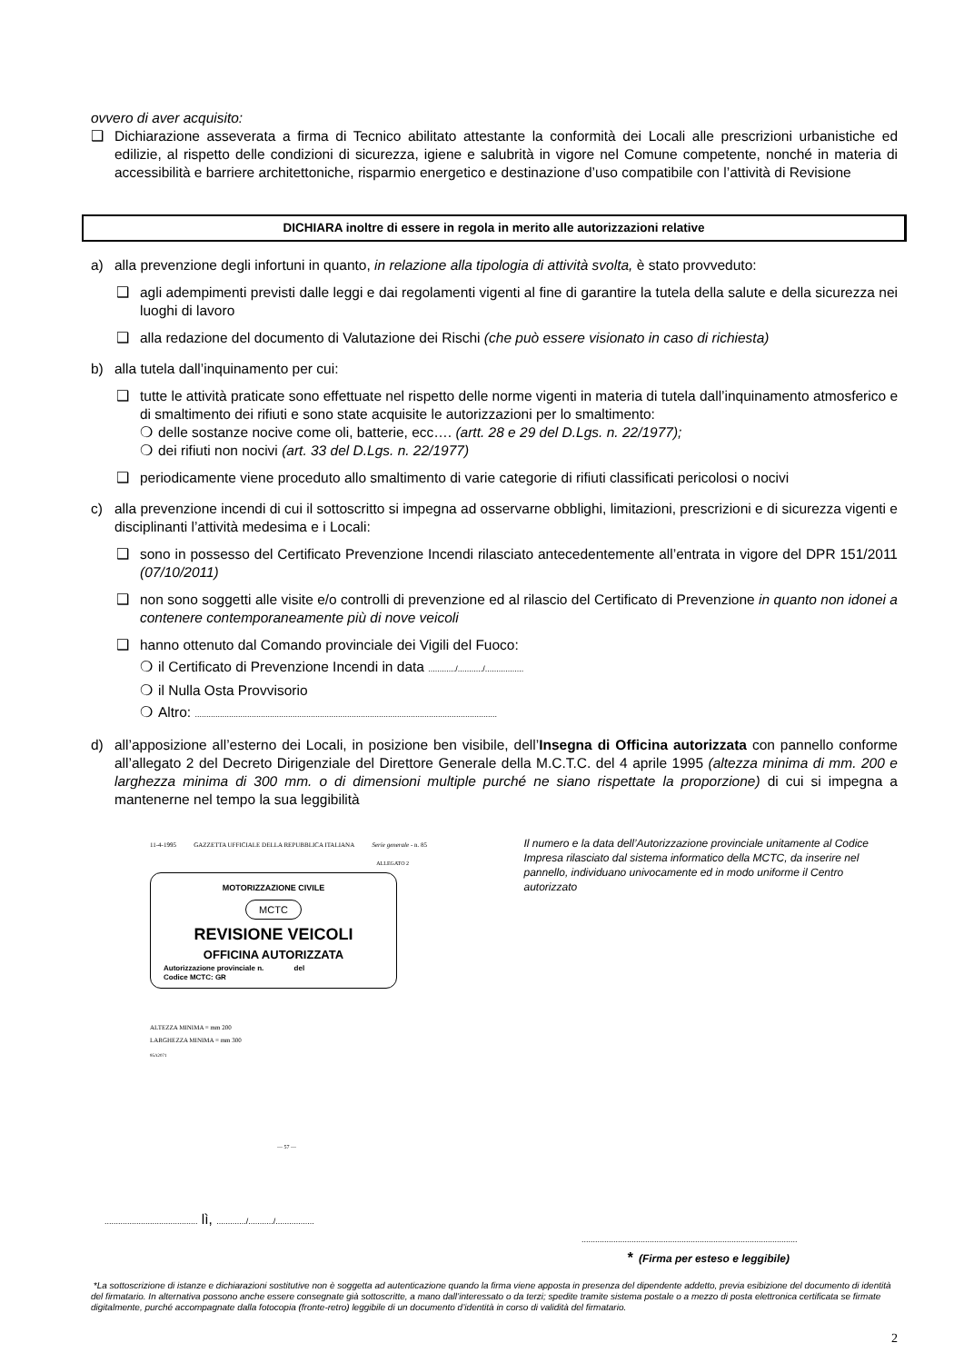ovvero di aver acquisito:
❑ Dichiarazione asseverata a firma di Tecnico abilitato attestante la conformità dei Locali alle prescrizioni urbanistiche ed edilizie, al rispetto delle condizioni di sicurezza, igiene e salubrità in vigore nel Comune competente, nonché in materia di accessibilità e barriere architettoniche, risparmio energetico e destinazione d’uso compatibile con l’attività di Revisione
DICHIARA inoltre di essere in regola in merito alle autorizzazioni relative
a) alla prevenzione degli infortuni in quanto, in relazione alla tipologia di attività svolta, è stato provveduto:
❑ agli adempimenti previsti dalle leggi e dai regolamenti vigenti al fine di garantire la tutela della salute e della sicurezza nei luoghi di lavoro
❑ alla redazione del documento di Valutazione dei Rischi (che può essere visionato in caso di richiesta)
b) alla tutela dall’inquinamento per cui:
❑ tutte le attività praticate sono effettuate nel rispetto delle norme vigenti in materia di tutela dall’inquinamento atmosferico e di smaltimento dei rifiuti e sono state acquisite le autorizzazioni per lo smaltimento:
❍ delle sostanze nocive come oli, batterie, ecc…. (artt. 28 e 29 del D.Lgs. n. 22/1977);
❍ dei rifiuti non nocivi (art. 33 del D.Lgs. n. 22/1977)
❑ periodicamente viene proceduto allo smaltimento di varie categorie di rifiuti classificati pericolosi o nocivi
c) alla prevenzione incendi di cui il sottoscritto si impegna ad osservarne obblighi, limitazioni, prescrizioni e di sicurezza vigenti e disciplinanti l’attività medesima e i Locali:
❑ sono in possesso del Certificato Prevenzione Incendi rilasciato antecedentemente all’entrata in vigore del DPR 151/2011 (07/10/2011)
❑ non sono soggetti alle visite e/o controlli di prevenzione ed al rilascio del Certificato di Prevenzione in quanto non idonei a contenere contemporaneamente più di nove veicoli
❑ hanno ottenuto dal Comando provinciale dei Vigili del Fuoco:
❍ il Certificato di Prevenzione Incendi in data ............/.........../.................
❍ il Nulla Osta Provvisorio
❍ Altro: .....................................................................................................................................
d) all’apposizione all’esterno dei Locali, in posizione ben visibile, dell’Insegna di Officina autorizzata con pannello conforme all’allegato 2 del Decreto Dirigenziale del Direttore Generale della M.C.T.C. del 4 aprile 1995 (altezza minima di mm. 200 e larghezza minima di 300 mm. o di dimensioni multiple purché ne siano rispettate la proporzione) di cui si impegna a mantenerne nel tempo la sua leggibilità
11-4-1995 GAZZETTA UFFICIALE DELLA REPUBBLICA ITALIANA Serie generale - n. 85
ALLEGATO 2
MOTORIZZAZIONE CIVILE
MCTC
REVISIONE VEICOLI
OFFICINA AUTORIZZATA
Autorizzazione provinciale n. del
Codice MCTC: GR
ALTEZZA MINIMA = mm 200
LARGHEZZA MINIMA = mm 300
95A2071
— 57 —
Il numero e la data dell’Autorizzazione provinciale unitamente al Codice Impresa rilasciato dal sistema informatico della MCTC, da inserire nel pannello, individuano univocamente ed in modo uniforme il Centro autorizzato
......................................... lì, ............./.........../.................
...............................................................................................
* (Firma per esteso e leggibile)
*La sottoscrizione di istanze e dichiarazioni sostitutive non è soggetta ad autenticazione quando la firma viene apposta in presenza del dipendente addetto, previa esibizione del documento di identità del firmatario. In alternativa possono anche essere consegnate già sottoscritte, a mano dall’interessato o da terzi; spedite tramite sistema postale o a mezzo di posta elettronica certificata se firmate digitalmente, purché accompagnate dalla fotocopia (fronte-retro) leggibile di un documento d’identità in corso di validità del firmatario.
2